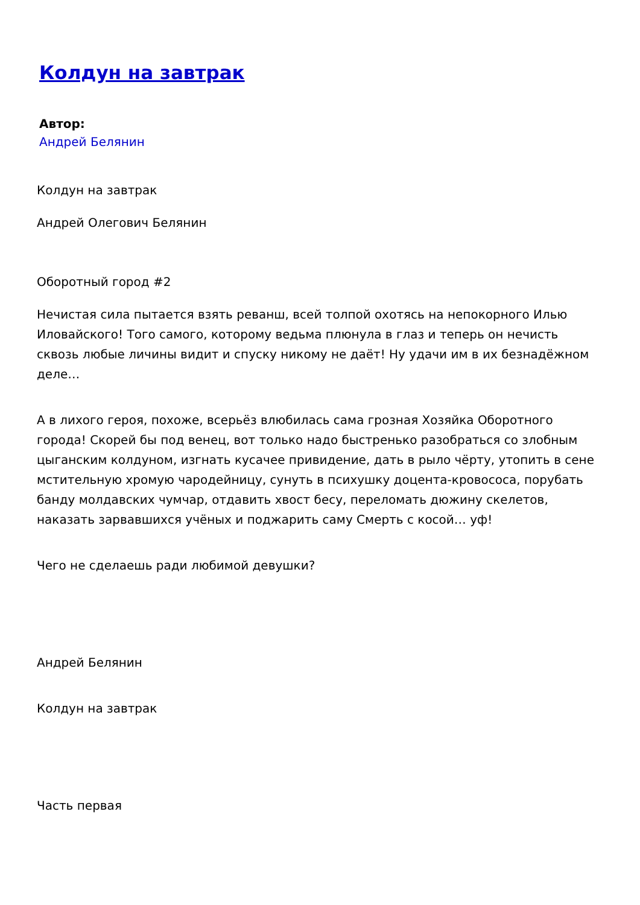Колдун на завтрак
Автор:
Андрей Белянин
Колдун на завтрак
Андрей Олегович Белянин
Оборотный город #2
Нечистая сила пытается взять реванш, всей толпой охотясь на непокорного Илью Иловайского! Того самого, которому ведьма плюнула в глаз и теперь он нечисть сквозь любые личины видит и спуску никому не даёт! Ну удачи им в их безнадёжном деле…
А в лихого героя, похоже, всерьёз влюбилась сама грозная Хозяйка Оборотного города! Скорей бы под венец, вот только надо быстренько разобраться со злобным цыганским колдуном, изгнать кусачее привидение, дать в рыло чёрту, утопить в сене мстительную хромую чародейницу, сунуть в психушку доцента-кровососа, порубать банду молдавских чумчар, отдавить хвост бесу, переломать дюжину скелетов, наказать зарвавшихся учёных и поджарить саму Смерть с косой… уф!
Чего не сделаешь ради любимой девушки?
Андрей Белянин
Колдун на завтрак
Часть первая